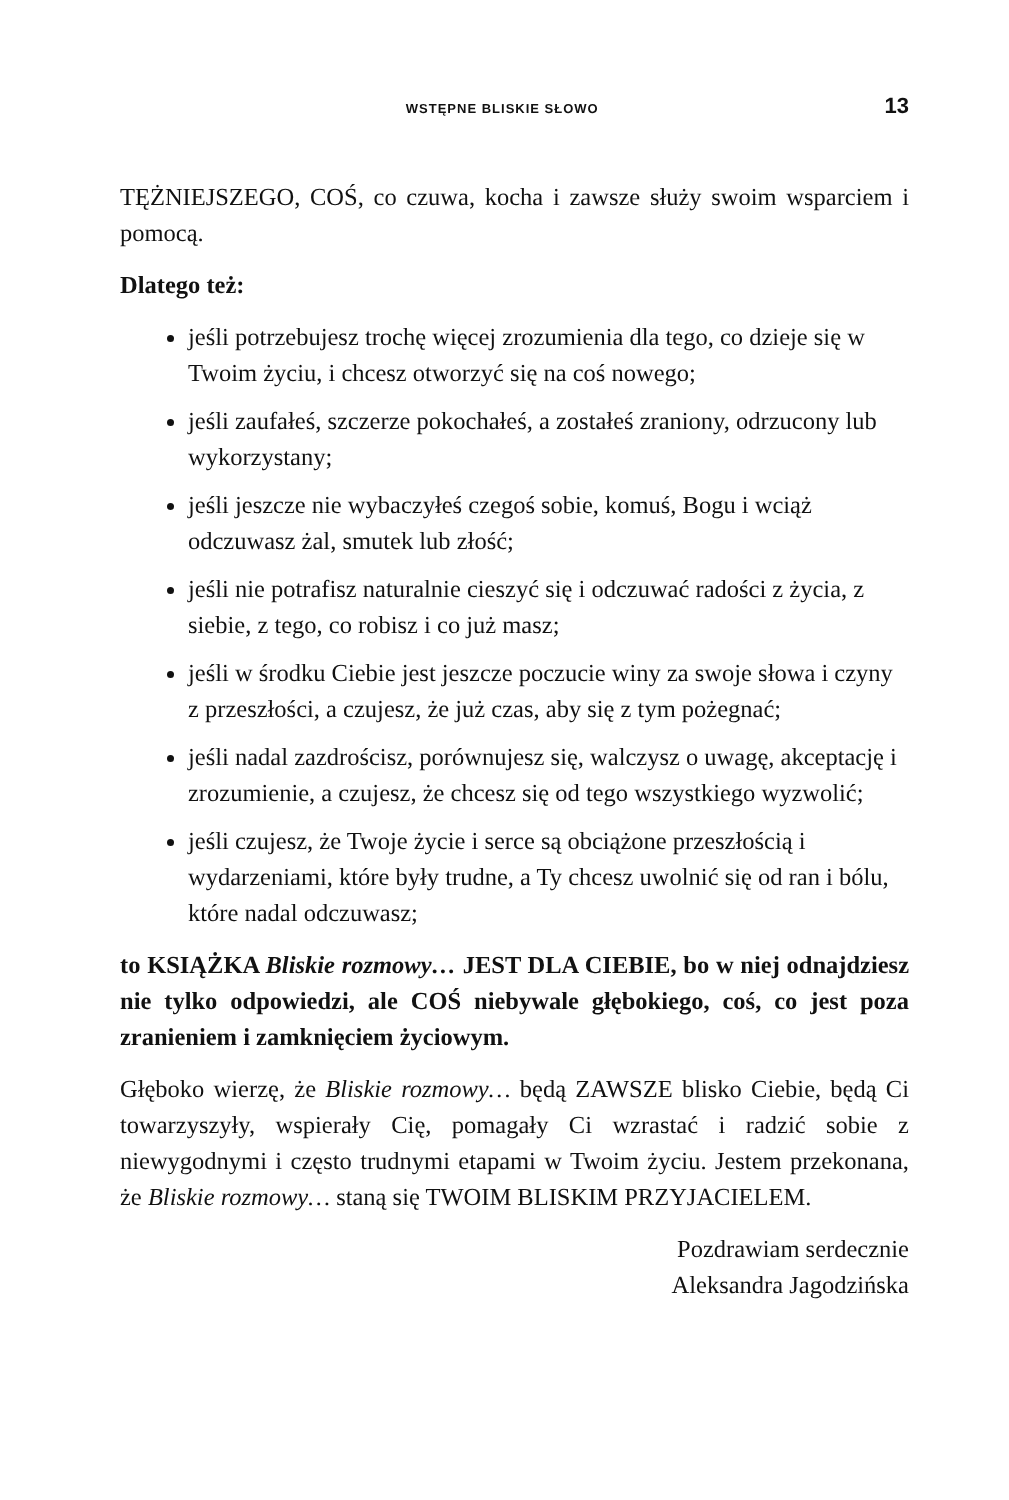WSTĘPNE BLISKIE SŁOWO 13
TĘŻNIEJSZEGO, COŚ, co czuwa, kocha i zawsze służy swoim wsparciem i pomocą.
Dlatego też:
jeśli potrzebujesz trochę więcej zrozumienia dla tego, co dzieje się w Twoim życiu, i chcesz otworzyć się na coś nowego;
jeśli zaufałeś, szczerze pokochałeś, a zostałeś zraniony, odrzucony lub wykorzystany;
jeśli jeszcze nie wybaczyłeś czegoś sobie, komuś, Bogu i wciąż odczuwasz żal, smutek lub złość;
jeśli nie potrafisz naturalnie cieszyć się i odczuwać radości z życia, z siebie, z tego, co robisz i co już masz;
jeśli w środku Ciebie jest jeszcze poczucie winy za swoje słowa i czyny z przeszłości, a czujesz, że już czas, aby się z tym pożegnać;
jeśli nadal zazdrościsz, porównujesz się, walczysz o uwagę, akceptację i zrozumienie, a czujesz, że chcesz się od tego wszystkiego wyzwolić;
jeśli czujesz, że Twoje życie i serce są obciążone przeszłością i wydarzeniami, które były trudne, a Ty chcesz uwolnić się od ran i bólu, które nadal odczuwasz;
to KSIĄŻKA Bliskie rozmowy… JEST DLA CIEBIE, bo w niej odnajdziesz nie tylko odpowiedzi, ale COŚ niebywale głębokiego, coś, co jest poza zranieniem i zamknięciem życiowym.
Głęboko wierzę, że Bliskie rozmowy… będą ZAWSZE blisko Ciebie, będą Ci towarzyszyły, wspierały Cię, pomagały Ci wzrastać i radzić sobie z niewygodnymi i często trudnymi etapami w Twoim życiu. Jestem przekonana, że Bliskie rozmowy… staną się TWOIM BLISKIM PRZYJACIELEM.
Pozdrawiam serdecznie
Aleksandra Jagodzińska